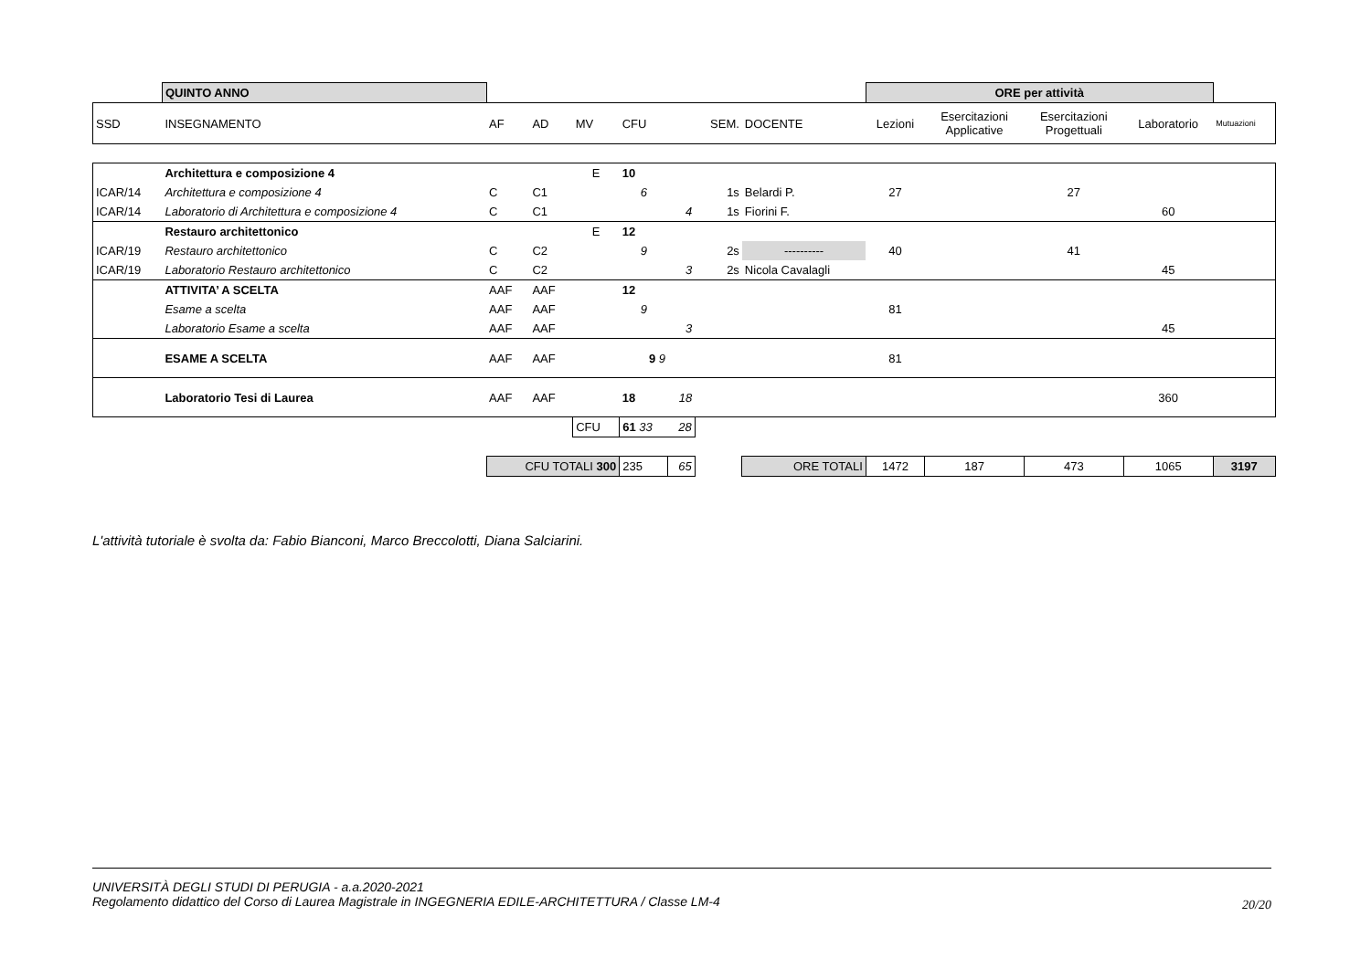| | QUINTO ANNO | | | | | | | | ORE per attività | | | | |
| SSD | INSEGNAMENTO | AF | AD | MV | CFU | | SEM. | DOCENTE | Lezioni | Esercitazioni Applicative | Esercitazioni Progettuali | Laboratorio | Mutuazioni |
| | Architettura e composizione 4 | | | E | 10 | | | | | | | | |
| ICAR/14 | Architettura e composizione 4 | C | C1 | | 6 | | 1s | Belardi P. | 27 | | 27 | | |
| ICAR/14 | Laboratorio di Architettura e composizione 4 | C | C1 | | | 4 | 1s | Fiorini F. | | | | 60 | |
| | Restauro architettonico | | | E | 12 | | | | | | | | |
| ICAR/19 | Restauro architettonico | C | C2 | | 9 | | 2s | ---------- | 40 | | 41 | | |
| ICAR/19 | Laboratorio Restauro architettonico | C | C2 | | | 3 | 2s | Nicola Cavalagli | | | | 45 | |
| | ATTIVITA’ A SCELTA | AAF | AAF | | 12 | | | | | | | | |
| | Esame a scelta | AAF | AAF | | 9 | | | | 81 | | | | |
| | Laboratorio Esame a scelta | AAF | AAF | | | 3 | | | | | | 45 | |
| | ESAME A SCELTA | AAF | AAF | | 9 9 | | | | 81 | | | | |
| | Laboratorio Tesi di Laurea | AAF | AAF | | 18 | 18 | | | | | | 360 | |
| | | | | CFU | 61 33 | 28 | | | | | | | |
| | | CFU TOTALI 300 | | | 235 | 65 | | ORE TOTALI | 1472 | 187 | 473 | 1065 | 3197 |
L'attività tutoriale è svolta da: Fabio Bianconi, Marco Breccolotti, Diana Salciarini.
UNIVERSITÀ DEGLI STUDI DI PERUGIA - a.a.2020-2021
Regolamento didattico del Corso di Laurea Magistrale in INGEGNERIA EDILE-ARCHITETTURA / Classe LM-4
20/20